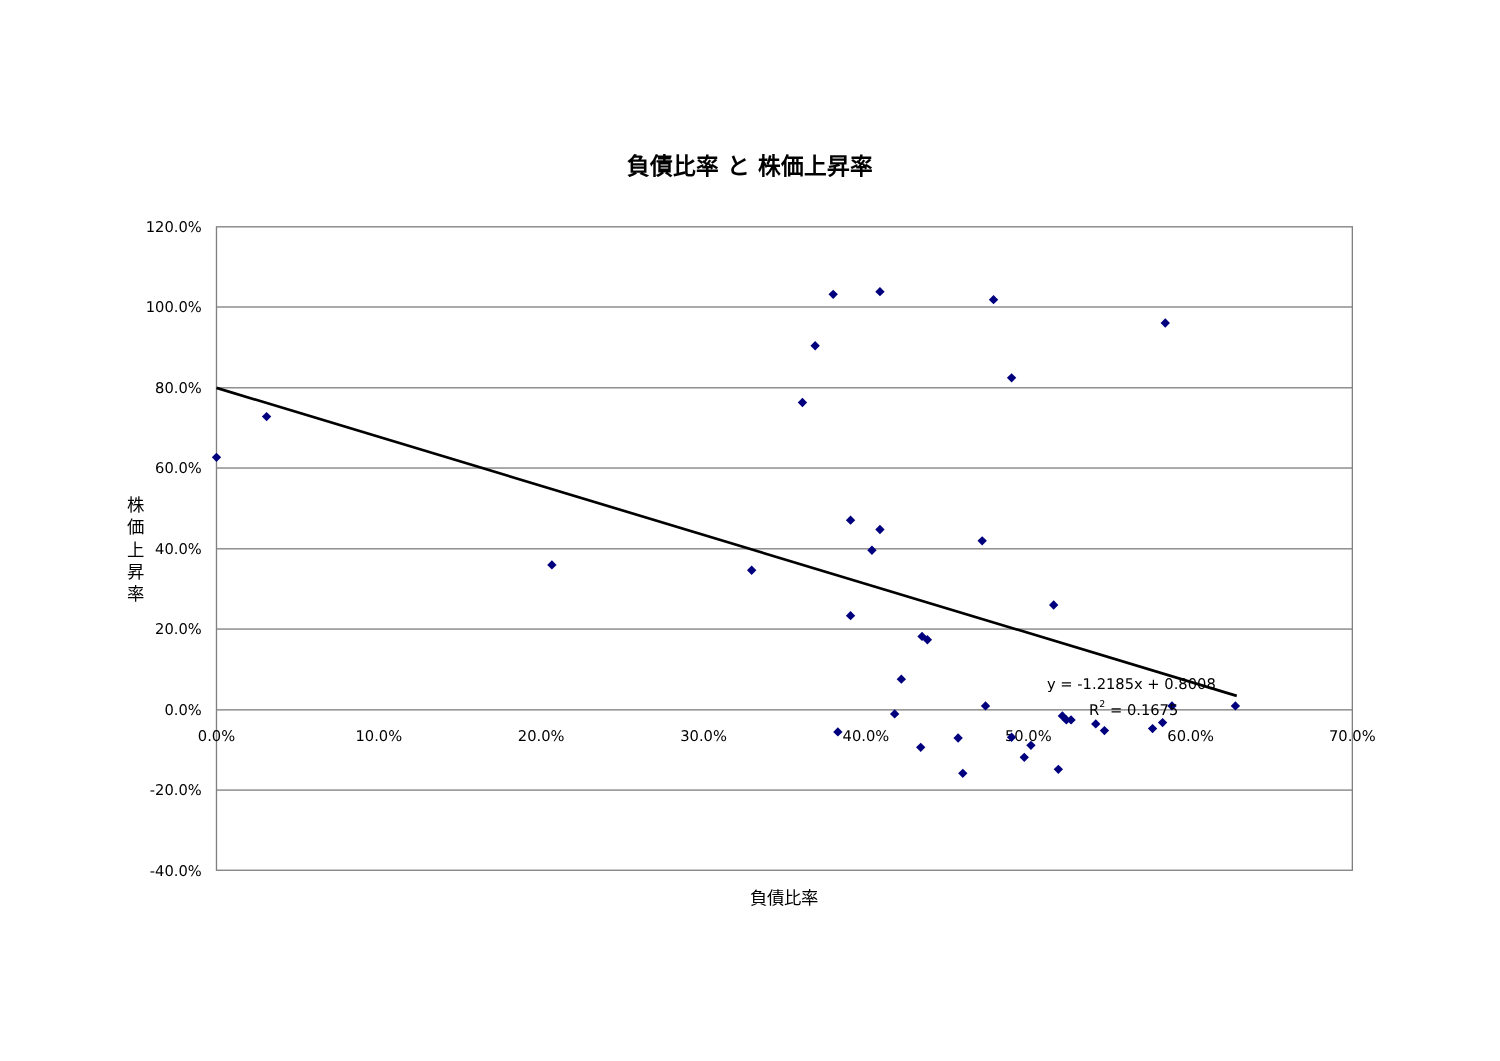負債比率 と 株価上昇率
120.0%
100.0%
80.0%
60.0%
40.0%
20.0%
0.0%
-20.0%
-40.0%
0.0%
10.0%
20.0%
30.0%
40.0%
50.0%
60.0%
70.0%
株
価
上
昇
率
負債比率
y = -1.2185x + 0.8008
R2 = 0.1675